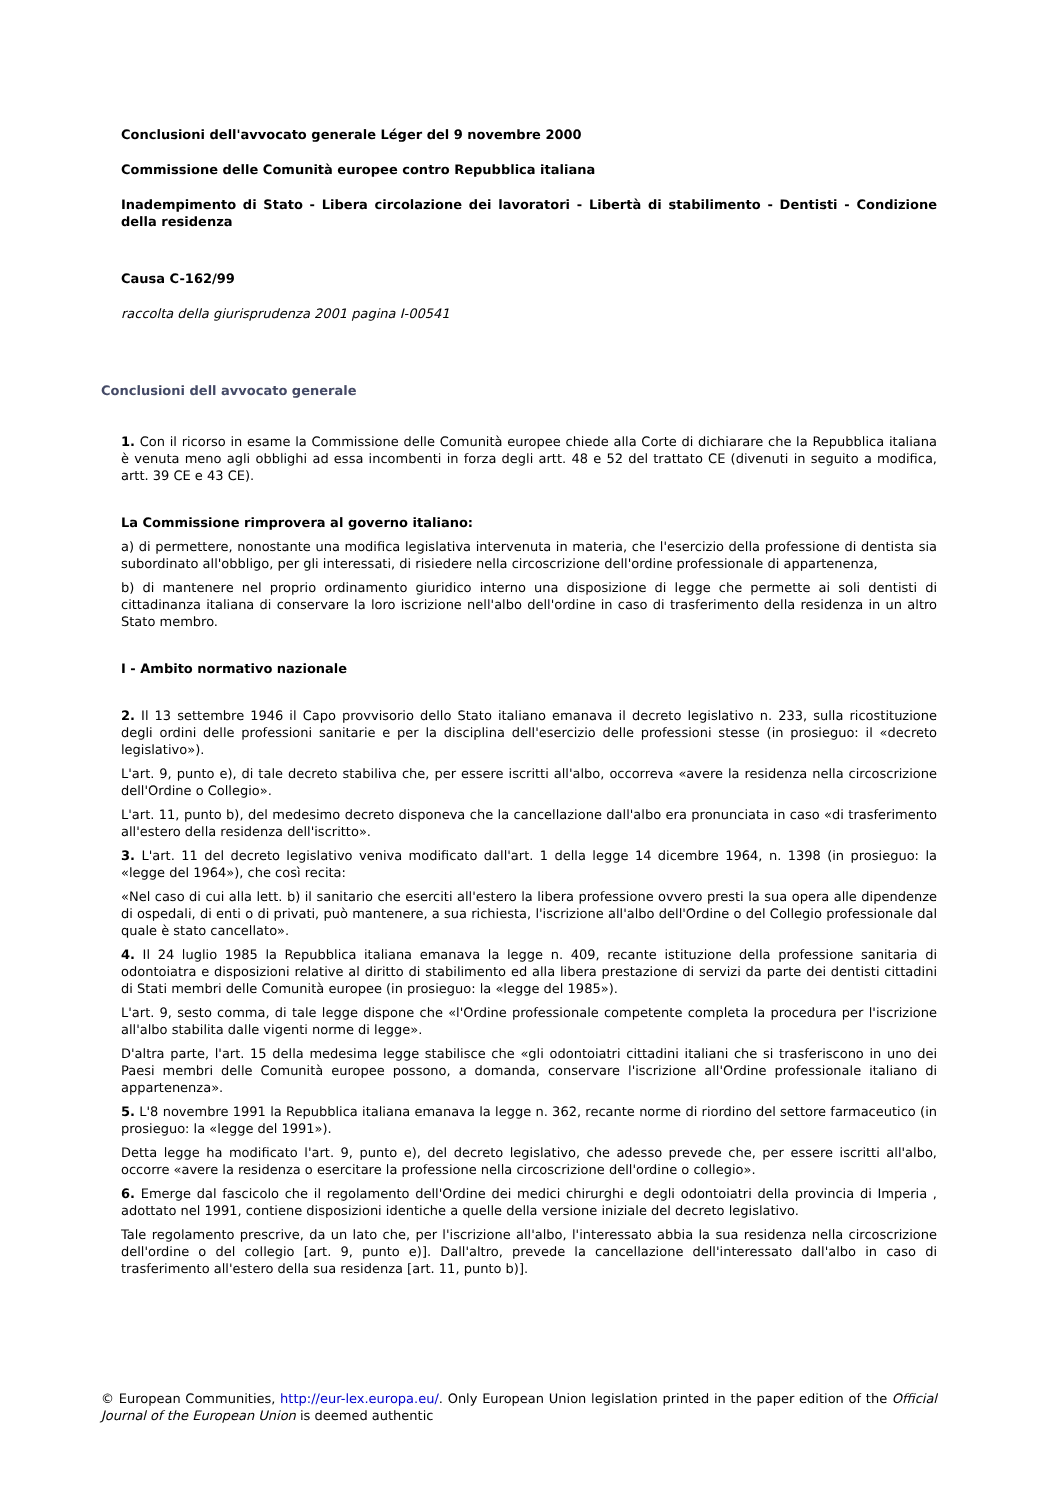Conclusioni dell'avvocato generale Léger del 9 novembre 2000
Commissione delle Comunità europee contro Repubblica italiana
Inadempimento di Stato - Libera circolazione dei lavoratori - Libertà di stabilimento - Dentisti - Condizione della residenza
Causa C-162/99
raccolta della giurisprudenza 2001 pagina I-00541
Conclusioni dell avvocato generale
1. Con il ricorso in esame la Commissione delle Comunità europee chiede alla Corte di dichiarare che la Repubblica italiana è venuta meno agli obblighi ad essa incombenti in forza degli artt. 48 e 52 del trattato CE (divenuti in seguito a modifica, artt. 39 CE e 43 CE).
La Commissione rimprovera al governo italiano:
a) di permettere, nonostante una modifica legislativa intervenuta in materia, che l'esercizio della professione di dentista sia subordinato all'obbligo, per gli interessati, di risiedere nella circoscrizione dell'ordine professionale di appartenenza,
b) di mantenere nel proprio ordinamento giuridico interno una disposizione di legge che permette ai soli dentisti di cittadinanza italiana di conservare la loro iscrizione nell'albo dell'ordine in caso di trasferimento della residenza in un altro Stato membro.
I - Ambito normativo nazionale
2. Il 13 settembre 1946 il Capo provvisorio dello Stato italiano emanava il decreto legislativo n. 233, sulla ricostituzione degli ordini delle professioni sanitarie e per la disciplina dell'esercizio delle professioni stesse (in prosieguo: il «decreto legislativo»).
L'art. 9, punto e), di tale decreto stabiliva che, per essere iscritti all'albo, occorreva «avere la residenza nella circoscrizione dell'Ordine o Collegio».
L'art. 11, punto b), del medesimo decreto disponeva che la cancellazione dall'albo era pronunciata in caso «di trasferimento all'estero della residenza dell'iscritto».
3. L'art. 11 del decreto legislativo veniva modificato dall'art. 1 della legge 14 dicembre 1964, n. 1398 (in prosieguo: la «legge del 1964»), che così recita:
«Nel caso di cui alla lett. b) il sanitario che eserciti all'estero la libera professione ovvero presti la sua opera alle dipendenze di ospedali, di enti o di privati, può mantenere, a sua richiesta, l'iscrizione all'albo dell'Ordine o del Collegio professionale dal quale è stato cancellato».
4. Il 24 luglio 1985 la Repubblica italiana emanava la legge n. 409, recante istituzione della professione sanitaria di odontoiatra e disposizioni relative al diritto di stabilimento ed alla libera prestazione di servizi da parte dei dentisti cittadini di Stati membri delle Comunità europee (in prosieguo: la «legge del 1985»).
L'art. 9, sesto comma, di tale legge dispone che «l'Ordine professionale competente completa la procedura per l'iscrizione all'albo stabilita dalle vigenti norme di legge».
D'altra parte, l'art. 15 della medesima legge stabilisce che «gli odontoiatri cittadini italiani che si trasferiscono in uno dei Paesi membri delle Comunità europee possono, a domanda, conservare l'iscrizione all'Ordine professionale italiano di appartenenza».
5. L'8 novembre 1991 la Repubblica italiana emanava la legge n. 362, recante norme di riordino del settore farmaceutico (in prosieguo: la «legge del 1991»).
Detta legge ha modificato l'art. 9, punto e), del decreto legislativo, che adesso prevede che, per essere iscritti all'albo, occorre «avere la residenza o esercitare la professione nella circoscrizione dell'ordine o collegio».
6. Emerge dal fascicolo che il regolamento dell'Ordine dei medici chirurghi e degli odontoiatri della provincia di Imperia , adottato nel 1991, contiene disposizioni identiche a quelle della versione iniziale del decreto legislativo.
Tale regolamento prescrive, da un lato che, per l'iscrizione all'albo, l'interessato abbia la sua residenza nella circoscrizione dell'ordine o del collegio [art. 9, punto e)]. Dall'altro, prevede la cancellazione dell'interessato dall'albo in caso di trasferimento all'estero della sua residenza [art. 11, punto b)].
© European Communities, http://eur-lex.europa.eu/. Only European Union legislation printed in the paper edition of the Official Journal of the European Union is deemed authentic